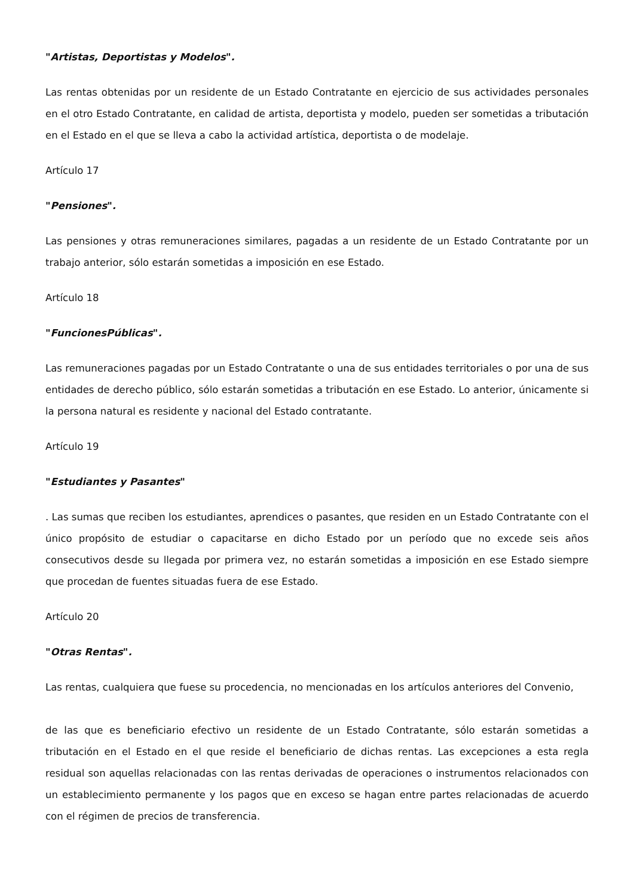"Artistas, Deportistas y Modelos".
Las rentas obtenidas por un residente de un Estado Contratante en ejercicio de sus actividades personales en el otro Estado Contratante, en calidad de artista, deportista y modelo, pueden ser sometidas a tributación en el Estado en el que se lleva a cabo la actividad artística, deportista o de modelaje.
Artículo 17
"Pensiones".
Las pensiones y otras remuneraciones similares, pagadas a un residente de un Estado Contratante por un trabajo anterior, sólo estarán sometidas a imposición en ese Estado.
Artículo 18
"FuncionesPúblicas".
Las remuneraciones pagadas por un Estado Contratante o una de sus entidades territoriales o por una de sus entidades de derecho público, sólo estarán sometidas a tributación en ese Estado. Lo anterior, únicamente si la persona natural es residente y nacional del Estado contratante.
Artículo 19
"Estudiantes y Pasantes"
. Las sumas que reciben los estudiantes, aprendices o pasantes, que residen en un Estado Contratante con el único propósito de estudiar o capacitarse en dicho Estado por un período que no excede seis años consecutivos desde su llegada por primera vez, no estarán sometidas a imposición en ese Estado siempre que procedan de fuentes situadas fuera de ese Estado.
Artículo 20
"Otras Rentas".
Las rentas, cualquiera que fuese su procedencia, no mencionadas en los artículos anteriores del Convenio,
de las que es beneficiario efectivo un residente de un Estado Contratante, sólo estarán sometidas a tributación en el Estado en el que reside el beneficiario de dichas rentas. Las excepciones a esta regla residual son aquellas relacionadas con las rentas derivadas de operaciones o instrumentos relacionados con un establecimiento permanente y los pagos que en exceso se hagan entre partes relacionadas de acuerdo con el régimen de precios de transferencia.